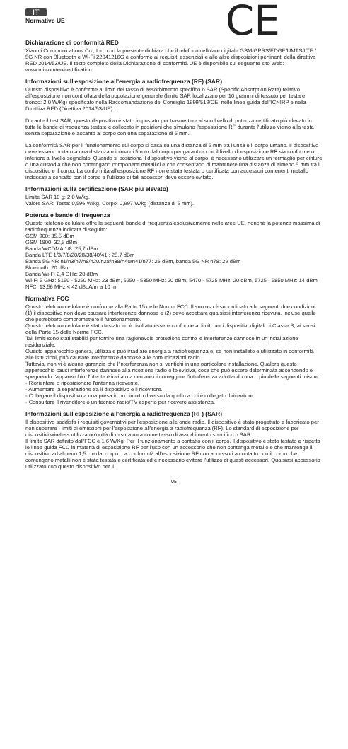CE
IT
Normative UE
Dichiarazione di conformità RED
Xiaomi Communications Co., Ltd. con la presente dichiara che il telefono cellulare digitale GSM/GPRS/EDGE/UMTS/LTE / 5G NR con Bluetooth e Wi-Fi 22041216G è conforme ai requisiti essenziali e alle altre disposizioni pertinenti della direttiva RED 2014/53/UE. Il testo completo della Dichiarazione di conformità UE è disponibile sul seguente sito Web: www.mi.com/en/certification
Informazioni sull'esposizione all'energia a radiofrequenza (RF) (SAR)
Questo dispositivo è conforme ai limiti del tasso di assorbimento specifico o SAR (Specific Absorption Rate) relativo all'esposizione non controllata della popolazione generale (limite SAR localizzato per 10 grammi di tessuto per testa e tronco: 2,0 W/Kg) specificato nella Raccomandazione del Consiglio 1999/519/CE, nelle linee guida dell'ICNIRP e nella Direttiva RED (Direttiva 2014/53/UE).
Durante il test SAR, questo dispositivo è stato impostato per trasmettere al suo livello di potenza certificato più elevato in tutte le bande di frequenza testate e collocato in posizioni che simulano l'esposizione RF durante l'utilizzo vicino alla testa senza separazione e accanto al corpo con una separazione di 5 mm.
La conformità SAR per il funzionamento sul corpo si basa su una distanza di 5 mm tra l'unità e il corpo umano. Il dispositivo deve essere portato a una distanza minima di 5 mm dal corpo per garantire che il livello di esposizione RF sia conforme o inferiore al livello segnalato. Quando si posiziona il dispositivo vicino al corpo, è necessario utilizzare un fermaglio per cinture o una custodia che non contengano componenti metallici e che consentano di mantenere una distanza di almeno 5 mm tra il dispositivo e il corpo. La conformità all'esposizione RF non è stata testata o certificata con accessori contenenti metallo indossati a contatto con il corpo e l'utilizzo di tali accessori deve essere evitato.
Informazioni sulla certificazione (SAR più elevato)
Limite SAR 10 g: 2,0 W/kg,
Valore SAR: Testa: 0,596 W/kg, Corpo: 0,997 W/kg (distanza di 5 mm).
Potenza e bande di frequenza
Questo telefono cellulare offre le seguenti bande di frequenza esclusivamente nelle aree UE, nonché la potenza massima di radiofrequenza indicata di seguito:
GSM 900: 35,5 dBm
GSM 1800: 32,5 dBm
Banda WCDMA 1/8: 25,7 dBm
Banda LTE 1/3/7/8/20/28/38/40/41 : 25,7 dBm
Banda 5G NR n1/n3/n7/n8/n20/n28/n38/n40/n41/n77: 26 dBm, banda 5G NR n78: 29 dBm
Bluetooth: 20 dBm
Banda Wi-Fi 2,4 GHz: 20 dBm
Wi-Fi 5 GHz: 5150 - 5250 MHz: 23 dBm, 5250 - 5350 MHz: 20 dBm, 5470 - 5725 MHz: 20 dBm, 5725 - 5850 MHz: 14 dBm
NFC: 13,56 MHz < 42 dBuA/m a 10 m
Normativa FCC
Questo telefono cellulare è conforme alla Parte 15 delle Norme FCC. Il suo uso è subordinato alle seguenti due condizioni: (1) il dispositivo non deve causare interferenze dannose e (2) deve accettare qualsiasi interferenza ricevuta, incluse quelle che potrebbero compromettere il funzionamento.
Questo telefono cellulare è stato testato ed è risultato essere conforme ai limiti per i dispositivi digitali di Classe B, ai sensi della Parte 15 delle Norme FCC.
Tali limiti sono stati stabiliti per fornire una ragionevole protezione contro le interferenze dannose in un'installazione residenziale.
Questo apparecchio genera, utilizza e può irradiare energia a radiofrequenza e, se non installato e utilizzato in conformità alle istruzioni, può causare interferenze dannose alle comunicazioni radio.
Tuttavia, non vi è alcuna garanzia che l'interferenza non si verifichi in una particolare installazione. Qualora questo apparecchio causi interferenze dannose alla ricezione radio o televisiva, cosa che può essere determinata accendendo e spegnendo l'apparecchio, l'utente è invitato a cercare di correggere l'interferenza adottando una o più delle seguenti misure:
- Riorientare o riposizionare l'antenna ricevente.
- Aumentare la separazione tra il dispositivo e il ricevitore.
- Collegare il dispositivo a una presa in un circuito diverso da quello a cui è collegato il ricevitore.
- Consultare il rivenditore o un tecnico radio/TV esperto per ricevere assistenza.
Informazioni sull'esposizione all'energia a radiofrequenza (RF) (SAR)
Il dispositivo soddisfa i requisiti governativi per l'esposizione alle onde radio. Il dispositivo è stato progettato e fabbricato per non superare i limiti di emissioni per l'esposizione all'energia a radiofrequenza (RF). Lo standard di esposizione per i dispositivi wireless utilizza un'unità di misura nota come tasso di assorbimento specifico o SAR.
Il limite SAR definito dall'FCC è 1,6 W/Kg. Per il funzionamento a contatto con il corpo, il dispositivo è stato testato e rispetta le linee guida FCC in materia di esposizione RF per l'uso con un accessorio che non contenga metallo e che mantenga il dispositivo ad almeno 1,5 cm dal corpo. La conformità all'esposizione RF con accessori a contatto con il corpo che contengano metalli non è stata testata e certificata ed è necessario evitare l'utilizzo di questi accessori. Qualsiasi accessorio utilizzato con questo dispositivo per il
05